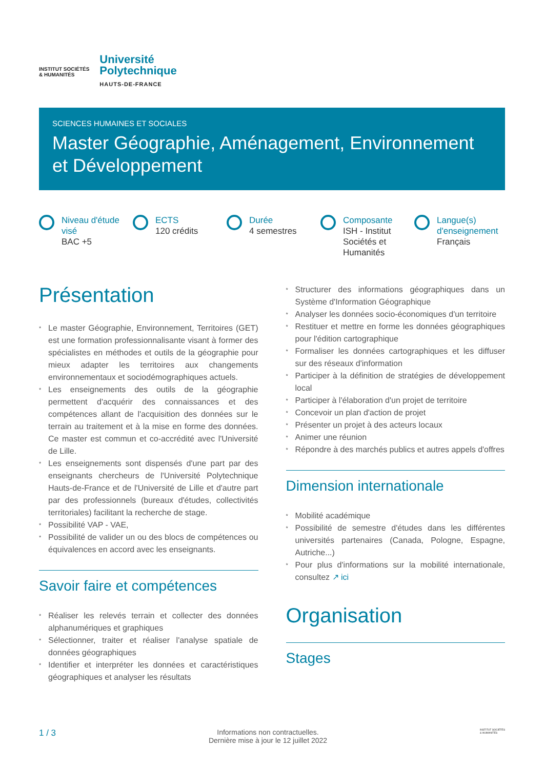INSTITUT SOCIÉTÉS
& HUMANITÉS
Université
Polytechnique
HAUTS-DE-FRANCE
SCIENCES HUMAINES ET SOCIALES
Master Géographie, Aménagement, Environnement et Développement
Niveau d'étude visé
BAC +5
ECTS
120 crédits
Durée
4 semestres
Composante
ISH - Institut Sociétés et Humanités
Langue(s) d'enseignement
Français
Présentation
* Le master Géographie, Environnement, Territoires (GET) est une formation professionnalisante visant à former des spécialistes en méthodes et outils de la géographie pour mieux adapter les territoires aux changements environnementaux et sociodémographiques actuels.
* Les enseignements des outils de la géographie permettent d'acquérir des connaissances et des compétences allant de l'acquisition des données sur le terrain au traitement et à la mise en forme des données. Ce master est commun et co-accrédité avec l'Université de Lille.
* Les enseignements sont dispensés d'une part par des enseignants chercheurs de l'Université Polytechnique Hauts-de-France et de l'Université de Lille et d'autre part par des professionnels (bureaux d'études, collectivités territoriales) facilitant la recherche de stage.
* Possibilité VAP - VAE,
* Possibilité de valider un ou des blocs de compétences ou équivalences en accord avec les enseignants.
Savoir faire et compétences
* Réaliser les relevés terrain et collecter des données alphanumériques et graphiques
* Sélectionner, traiter et réaliser l'analyse spatiale de données géographiques
* Identifier et interpréter les données et caractéristiques géographiques et analyser les résultats
* Structurer des informations géographiques dans un Système d'Information Géographique
* Analyser les données socio-économiques d'un territoire
* Restituer et mettre en forme les données géographiques pour l'édition cartographique
* Formaliser les données cartographiques et les diffuser sur des réseaux d'information
* Participer à la définition de stratégies de développement local
* Participer à l'élaboration d'un projet de territoire
* Concevoir un plan d'action de projet
* Présenter un projet à des acteurs locaux
* Animer une réunion
* Répondre à des marchés publics et autres appels d'offres
Dimension internationale
* Mobilité académique
* Possibilité de semestre d'études dans les différentes universités partenaires (Canada, Pologne, Espagne, Autriche...)
* Pour plus d'informations sur la mobilité internationale, consultez ↗ ici
Organisation
Stages
1 / 3
Informations non contractuelles.
Dernière mise à jour le 12 juillet 2022
INSTITUT SOCIÉTÉS
& HUMANITÉS